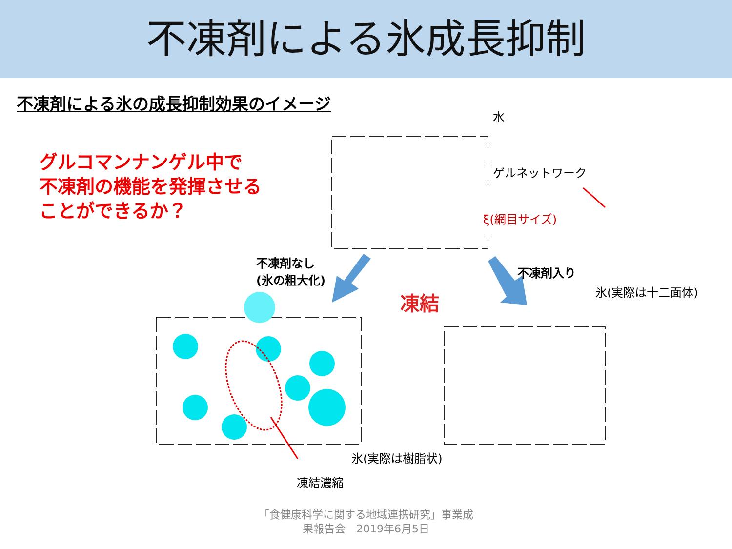不凍剤による氷成長抑制
不凍剤による氷の成長抑制効果のイメージ
グルコマンナンゲル中で
不凍剤の機能を発揮させる
ことができるか？
水
ゲルネットワーク
ξ(網目サイズ)
不凍剤なし
(氷の粗大化)
不凍剤入り
凍結 氷(実際は十二面体)
氷(実際は樹脂状)
凍結濃縮
「食健康科学に関する地域連携研究」事業成
果報告会　2019年6月5日